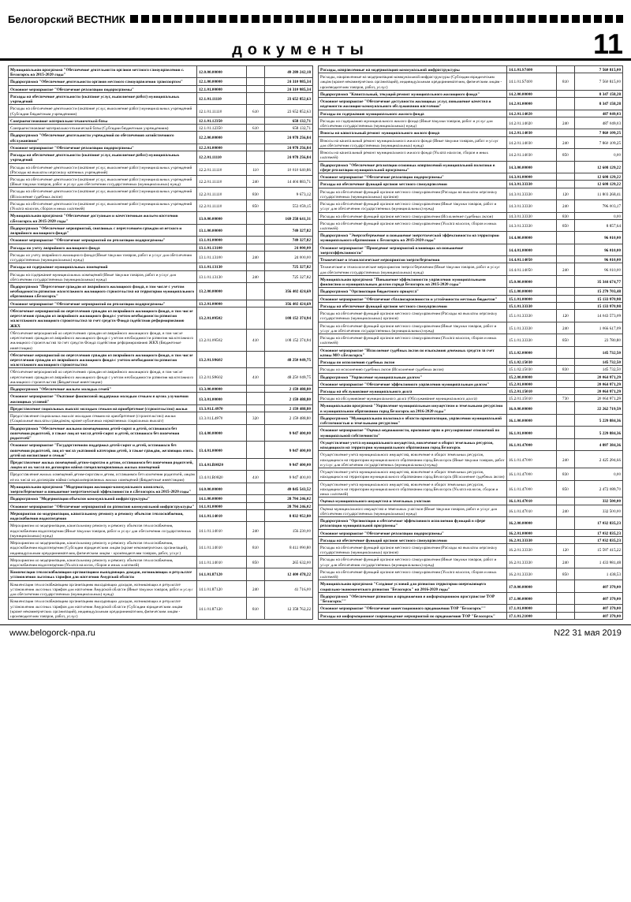Белогорский ВЕСТНИК
документы 11
| Муниципальная программа "Обеспечение деятельности органов местного самоуправления г. Белогорск на 2015-2020 годы" | 12.0.00.00000 | | 49 289 242,18 |
| Подпрограмма "Обеспечение деятельности органов местного самоуправления транспортом" | 12.1.00.00000 | | 24 310 985,34 |
| Основное мероприятие "Обеспечение реализации подпрограммы" | 12.1.01.00000 | | 24 310 985,34 |
| Расходы на обеспечение деятельности (оказание услуг, выполнение работ) муниципальных учреждений | 12.1.01.11110 | | 23 652 852,63 |
| Расходы на обеспечение деятельности (оказание услуг, выполнение работ) муниципальных учреждений (Субсидии бюджетным учреждениям) | 12.1.01.11110 | 610 | 23 652 852,63 |
| Совершенствование материально-технической базы | 12.1.01.12350 | | 658 132,71 |
| Совершенствование материально-технической базы (Субсидии бюджетным учреждениям) | 12.1.01.12350 | 610 | 658 132,71 |
| Подпрограмма "Обеспечение деятельности учреждений по обеспечению хозяйственного обслуживания" | 12.2.00.00000 | | 24 978 256,84 |
| Основное мероприятие "Обеспечение реализации подпрограммы" | 12.2.01.00000 | | 24 978 256,84 |
| Расходы на обеспечение деятельности (оказание услуг, выполнение работ) муниципальных учреждений | 12.2.01.11110 | | 24 978 256,84 |
| Расходы на обеспечение деятельности (оказание услуг, выполнение работ) муниципальных учреждений (Расходы на выплаты персоналу казенных учреждений) | 12.2.01.11110 | 110 | 10 010 640,86 |
| Расходы на обеспечение деятельности (оказание услуг, выполнение работ) муниципальных учреждений (Иные закупки товаров, работ и услуг для обеспечения государственных (муниципальных) нужд) | 12.2.01.11110 | 240 | 14 404 883,71 |
| Расходы на обеспечение деятельности (оказание услуг, выполнение работ) муниципальных учреждений (Исполнение судебных актов) | 12.2.01.11110 | 830 | 9 673,12 |
| Расходы на обеспечение деятельности (оказание услуг, выполнение работ) муниципальных учреждений (Уплата налогов, сборов и иных платежей) | 12.2.01.11110 | 850 | 553 059,15 |
| Муниципальная программа "Обеспечение доступным и качественным жильем населения г.Белогорск на 2015-2020 годы" | 13.0.00.00000 | | 169 258 641,31 |
| Подпрограмма "Обеспечение мероприятий, связанных с переселением граждан из ветхого и аварийного жилищного фонда" | 13.1.00.00000 | | 749 327,82 |
| Основное мероприятие "Обеспечение мероприятий по реализации подпрограммы" | 13.1.01.00000 | | 749 327,82 |
| Расходы по учету аварийного жилищного фонда | 13.1.01.13100 | | 24 000,00 |
| Расходы по учету аварийного жилищного фонда (Иные закупки товаров, работ и услуг для обеспечения государственных (муниципальных) нужд) | 13.1.01.13100 | 240 | 24 000,00 |
| Расходы на содержание муниципальных помещений | 13.1.01.13130 | | 725 327,82 |
| Расходы на содержание муниципальных помещений (Иные закупки товаров, работ и услуг для обеспечения государственных (муниципальных) нужд) | 13.1.01.13130 | 240 | 725 327,82 |
| Подпрограмма "Переселение граждан из аварийного жилищного фонда, в том числе с учетом необходимости развития малоэтажного жилищного строительства на территории муниципального образования г.Белогорск" | 13.2.00.00000 | | 356 402 424,69 |
| Основное мероприятие "Обеспечение мероприятий по реализации подпрограммы" | 13.2.01.00000 | | 356 402 424,69 |
| Обеспечение мероприятий по переселению граждан из аварийного жилищного фонда, в том числе переселению граждан из аварийного жилищного фонда с учетом необходимости развития малоэтажного жилищного строительства за счет средств Фонда содействия реформированию ЖКХ | 13.2.01.09502 | | 108 152 374,94 |
| Обеспечение мероприятий по переселению граждан из аварийного жилищного фонда, в том числе переселению граждан из аварийного жилищного фонда с учетом необходимости развития малоэтажного жилищного строительства за счет средств Фонда содействия реформированию ЖКХ (Бюджетные инвестиции) | 13.2.01.09502 | 410 | 108 152 374,94 |
| Обеспечение мероприятий по переселению граждан из аварийного жилищного фонда, в том числе переселению граждан из аварийного жилищного фонда с учетом необходимости развития малоэтажного жилищного строительства | 13.2.01.S9602 | | 48 250 049,75 |
| Обеспечение мероприятий по переселению граждан из аварийного жилищного фонда, в том числе переселению граждан из аварийного жилищного фонда с учетом необходимости развития малоэтажного жилищного строительства (Бюджетные инвестиции) | 13.2.01.S9602 | 410 | 48 250 049,75 |
| Подпрограмма "Обеспечение жильем молодых семей" | 13.3.00.00000 | | 2 159 488,80 |
| Основное мероприятие "Оказание финансовой поддержки молодым семьям в целях улучшения жилищных условий" | 13.3.01.00000 | | 2 159 488,80 |
| Предоставление социальных выплат молодым семьям на приобретение (строительство) жилья | 13.3.01.L4970 | | 2 159 488,80 |
| Предоставление социальных выплат молодым семьям на приобретение (строительство) жилья (Социальные выплаты гражданам, кроме публичных нормативных социальных выплат) | 13.3.01.L4970 | 320 | 2 159 488,80 |
| Подпрограмма "Обеспечение жилыми помещениями детей-сирот и детей, оставшихся без попечения родителей, а также лиц из числа детей-сирот и детей, оставшихся без попечения родителей" | 13.4.00.00000 | | 9 947 400,00 |
| Основное мероприятие "Государственная поддержка детей-сирот и детей, оставшихся без попечения родителей, лиц из числа указанной категории детей, а также граждан, желающих взять детей на воспитание в семью" | 13.4.01.00000 | | 9 947 400,00 |
| Предоставление жилых помещений детям-сиротам и детям, оставшимся без попечения родителей, лицам из их числа по договорам найма специализированных жилых помещений | 13.4.01.R0820 | | 9 947 400,00 |
| Предоставление жилых помещений детям-сиротам и детям, оставшимся без попечения родителей, лицам из их числа по договорам найма специализированных жилых помещений (Бюджетные инвестиции) | 13.4.01.R0820 | 410 | 9 947 400,00 |
| Муниципальная программа "Модернизация жилищно-коммунального комплекса, энергосбережение и повышение энергетической эффективности в г.Белогорск на 2015-2020 годы" | 14.0.00.00000 | | 49 845 543,52 |
| Подпрограмма "Модернизация объектов коммунальной инфраструктуры" | 14.1.00.00000 | | 28 794 246,02 |
| Основное мероприятие "Обеспечение мероприятий по развитию коммунальной инфраструктуры" | 14.1.01.00000 | | 28 794 246,02 |
| Мероприятия по модернизации, капитальному ремонту и ремонту объектов теплоснабжения, водоснабжения водоотведения | 14.1.01.14010 | | 8 832 952,80 |
| Мероприятия по модернизации, капитальному ремонту и ремонту объектов теплоснабжения, водоснабжения водоотведения (Иные закупки товаров, работ и услуг для обеспечения государственных (муниципальных) нужд) | 14.1.01.14010 | 240 | 156 230,00 |
| Мероприятия по модернизации, капитальному ремонту и ремонту объектов теплоснабжения, водоснабжения водоотведения (Субсидии юридическим лицам (кроме некоммерческих организаций), индивидуальным предпринимателям, физическим лицам - производителям товаров, работ, услуг) | 14.1.01.14010 | 810 | 8 411 090,80 |
| Мероприятия по модернизации, капитальному ремонту и ремонту объектов теплоснабжения, водоснабжения водоотведения (Уплата налогов, сборов и иных платежей) | 14.1.01.14010 | 850 | 265 632,00 |
| Компенсация теплоснабжающим организациям выпадающих доходов, возникающих в результате установления льготных тарифов для населения Амурской области | 14.1.01.87120 | | 12 400 478,22 |
| Компенсация теплоснабжающим организациям выпадающих доходов, возникающих в результате установления льготных тарифов для населения Амурской области (Иные закупки товаров, работ и услуг для обеспечения государственных (муниципальных) нужд) | 14.1.01.87120 | 240 | 41 716,00 |
| Компенсация теплоснабжающим организациям выпадающих доходов, возникающих в результате установления льготных тарифов для населения Амурской области (Субсидии юридическим лицам (кроме некоммерческих организаций), индивидуальным предпринимателям, физическим лицам - производителям товаров, работ, услуг) | 14.1.01.87120 | 810 | 12 358 762,22 |
| Расходы, направленные на модернизацию коммунальной инфраструктуры | 14.1.01.S7400 | | 7 560 815,00 |
| Расходы, направленные на модернизацию коммунальной инфраструктуры (Субсидии юридическим лицам (кроме некоммерческих организаций), индивидуальным предпринимателям, физическим лицам - производителям товаров, работ, услуг) | 14.1.01.S7400 | 810 | 7 560 815,00 |
| Подпрограмма "Капитальный, текущий ремонт муниципального жилищного фонда" | 14.2.00.00000 | | 8 347 158,28 |
| Основное мероприятие "Обеспечение доступности жилищных услуг, повышение качества и надежности жилищно-коммунального обслуживания населения" | 14.2.01.00000 | | 8 347 158,28 |
| Расходы по содержанию муниципального жилого фонда | 14.2.01.14020 | | 487 049,03 |
| Расходы по содержанию муниципального жилого фонда (Иные закупки товаров, работ и услуг для обеспечения государственных (муниципальных) нужд) | 14.2.01.14020 | 240 | 487 049,03 |
| Взносы на капитальный ремонт муниципального жилого фонда | 14.2.01.14030 | | 7 860 109,25 |
| Взносы на капитальный ремонт муниципального жилого фонда (Иные закупки товаров, работ и услуг для обеспечения государственных (муниципальных) нужд) | 14.2.01.14030 | 240 | 7 860 109,25 |
| Взносы на капитальный ремонт муниципального жилого фонда (Уплата налогов, сборов и иных платежей) | 14.2.01.14030 | 850 | 0,00 |
| Подпрограмма "Обеспечение реализации основных направлений муниципальной политики в сфере реализации муниципальной программы" | 14.3.00.00000 | | 12 608 129,22 |
| Основное мероприятие "Обеспечение реализации подпрограммы" | 14.3.01.00000 | | 12 608 129,22 |
| Расходы на обеспечение функций органов местного самоуправления | 14.3.01.33330 | | 12 608 129,22 |
| Расходы на обеспечение функций органов местного самоуправления (Расходы на выплаты персоналу государственных (муниципальных) органов) | 14.3.01.33330 | 120 | 11 803 268,41 |
| Расходы на обеспечение функций органов местного самоуправления (Иные закупки товаров, работ и услуг для обеспечения государственных (муниципальных) нужд) | 14.3.01.33330 | 240 | 796 003,17 |
| Расходы на обеспечение функций органов местного самоуправления (Исполнение судебных актов) | 14.3.01.33330 | 830 | 0,00 |
| Расходы на обеспечение функций органов местного самоуправления (Уплата налогов, сборов и иных платежей) | 14.3.01.33330 | 850 | 8 857,64 |
| Подпрограмма "Энергосбережение и повышение энергетической эффективности на территории муниципального образования г. Белогорск на 2015-2020 годы" | 14.4.00.00000 | | 96 010,00 |
| Основное мероприятие "Проведение мероприятий влияющих на повышение энергоэффективности" | 14.4.01.00000 | | 96 010,00 |
| Технические и технологические мероприятия энергосбережения | 14.4.01.14050 | | 96 010,00 |
| Технические и технологические мероприятия энергосбережения (Иные закупки товаров, работ и услуг для обеспечения государственных (муниципальных) нужд) | 14.4.01.14050 | 240 | 96 010,00 |
| Муниципальная программа "Повышение эффективности управления муниципальными финансами и муниципальным долгом города Белогорск на 2015-2020 годы" | 15.0.00.00000 | | 35 344 674,77 |
| Подпрограмма "Организация бюджетного процесса" | 15.1.00.00000 | | 15 279 703,48 |
| Основное мероприятие "Обеспечение сбалансированности и устойчивости местных бюджетов" | 15.1.01.00000 | | 15 133 970,98 |
| Расходы на обеспечение функций органов местного самоуправления | 15.1.01.33330 | | 15 133 970,98 |
| Расходы на обеспечение функций органов местного самоуправления (Расходы на выплаты персоналу государственных (муниципальных) органов) | 15.1.01.33330 | 120 | 14 043 573,09 |
| Расходы на обеспечение функций органов местного самоуправления (Иные закупки товаров, работ и услуг для обеспечения государственных (муниципальных) нужд) | 15.1.01.33330 | 240 | 1 066 617,09 |
| Расходы на обеспечение функций органов местного самоуправления (Уплата налогов, сборов и иных платежей) | 15.1.01.33330 | 850 | 23 780,80 |
| Основное мероприятие "Исполнение судебных актов по взысканию денежных средств за счет казны МО г.Белогорск" | 15.1.02.00000 | | 145 732,50 |
| Расходы по исполнению судебных актов | 15.1.02.15030 | | 145 732,50 |
| Расходы по исполнению судебных актов (Исполнение судебных актов) | 15.1.02.15030 | 830 | 145 732,50 |
| Подпрограмма "Управление муниципальным долгом" | 15.2.00.00000 | | 20 064 971,29 |
| Основное мероприятие "Обеспечение эффективного управления муниципальным долгом" | 15.2.01.00000 | | 20 064 971,29 |
| Расходы на обслуживание муниципального долга | 15.2.01.15010 | | 20 064 971,29 |
| Расходы на обслуживание муниципального долга (Обслуживание муниципального долга) | 15.2.01.15010 | 730 | 20 064 971,29 |
| Муниципальная программа "Управление муниципальным имуществом и земельными ресурсами в муниципальном образовании город Белогорск на 2016-2020 годы" | 16.0.00.00000 | | 22 262 719,59 |
| Подпрограмма "Муниципальная политика в области приватизации, управления муниципальной собственностью и земельными ресурсами" | 16.1.00.00000 | | 5 229 884,36 |
| Основное мероприятие "Оценка недвижимости, признание прав и регулирование отношений по муниципальной собственности" | 16.1.01.00000 | | 5 229 884,36 |
| Осуществление учета муниципального имущества, вовлечение в оборот земельных ресурсов, находящихся на территории муниципального образования город Белогорск | 16.1.01.47000 | | 4 897 384,36 |
| Осуществление учета муниципального имущества, вовлечение в оборот земельных ресурсов, находящихся на территории муниципального образования город Белогорск (Иные закупки товаров, работ и услуг для обеспечения государственных (муниципальных) нужд) | 16.1.01.47000 | 240 | 2 425 294,66 |
| Осуществление учета муниципального имущества, вовлечение в оборот земельных ресурсов, находящихся на территории муниципального образования город Белогорск (Исполнение судебных актов) | 16.1.01.47000 | 830 | 0,00 |
| Осуществление учета муниципального имущества, вовлечение в оборот земельных ресурсов, находящихся на территории муниципального образования город Белогорск (Уплата налогов, сборов и иных платежей) | 16.1.01.47000 | 850 | 2 472 089,70 |
| Оценка муниципального имущества и земельных участков | 16.1.01.47010 | | 332 500,00 |
| Оценка муниципального имущества и земельных участков (Иные закупки товаров, работ и услуг для обеспечения государственных (муниципальных) нужд) | 16.1.01.47010 | 240 | 332 500,00 |
| Подпрограмма "Организация и обеспечение эффективного исполнения функций в сфере реализации муниципальной программы" | 16.2.00.00000 | | 17 032 835,23 |
| Основное мероприятие "Обеспечение реализации подпрограммы" | 16.2.01.00000 | | 17 032 835,23 |
| Расходы на обеспечение функций органов местного самоуправления | 16.2.01.33330 | | 17 032 835,23 |
| Расходы на обеспечение функций органов местного самоуправления (Расходы на выплаты персоналу государственных (муниципальных) органов) | 16.2.01.33330 | 120 | 15 597 415,22 |
| Расходы на обеспечение функций органов местного самоуправления (Иные закупки товаров, работ и услуг для обеспечения государственных (муниципальных) нужд) | 16.2.01.33330 | 240 | 1 433 981,48 |
| Расходы на обеспечение функций органов местного самоуправления (Уплата налогов, сборов и иных платежей) | 16.2.01.33330 | 850 | 1 438,53 |
| Муниципальная программа "Создание условий для развития территории опережающего социально-экономического развития "Белогорск" на 2016-2020 годы" | 17.0.00.00000 | | 407 379,00 |
| Подпрограмма "Обеспечение развития и продвижения в информационном пространстве ТОР "Белогорск"" | 17.1.00.00000 | | 407 379,00 |
| Основное мероприятие "Обеспечение инвестиционного продвижения ТОР "Белогорск"" | 17.1.01.00000 | | 407 379,00 |
| Расходы на информационное сопровождение мероприятий по продвижению ТОР "Белогорск" | 17.1.01.21000 | | 407 379,00 |
www.belogorck-npa.ru N22 31 мая 2019